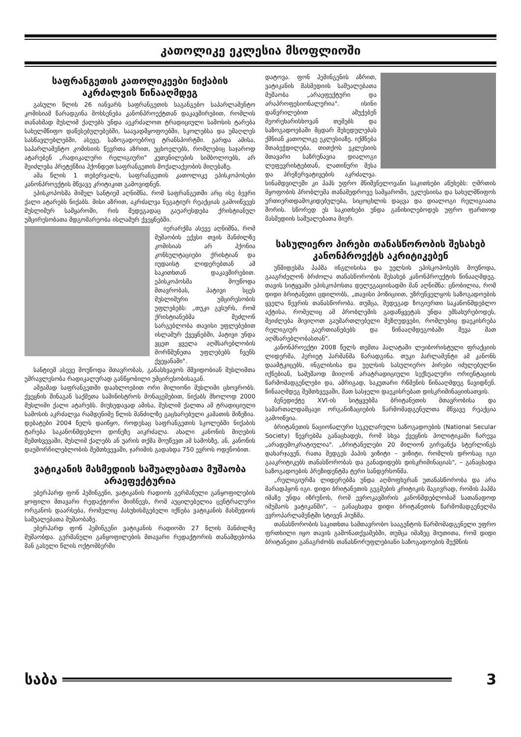კათოლიკე ეკლესია მსოფლიოში
საფრანგეთის კათოლიკეები ნიქაბის აკრძალვის წინააღმდეგ
გასული წლის 26 იანვარს საფრანგეთის საგანგებო საპარლამენტო კომისიამ წარადგინა მოხსენება კანონპროექტთან დაკავშირებით, რომლის თანახმად მუსლიმ ქალებს უნდა აეკრძალოთ ტრადიციული სამოსის ტარება სახელმწიფო დაწესებულებებში, საავადმყოფოებში, სკოლებსა და უმაღლეს სასწავლებლებში, ასევე, საზოგადოებრივ ტრანსპორტში. გარდა ამისა, საპარლამენტო კომისიის წევრთა აზრით, უცხოელებს, რომლებიც საჯაროდ ატარებენ „რადიკალური რელიგიური" კუთვნილების სიმბოლოებს, არ შეიძლება პრეტენზია ჰქონდეთ საფრანგეთის მოქალაქეობის მიღებაზე.
ამა წლის 1 თებერვალს, საფრანგეთის კათოლიკე ეპისკოპოსები კანონპროექტის მწვავე კრიტიკით გამოვიდნენ.
ეპისკოპოსმა მიშელ სანტიემ აღნიშნა, რომ საფრანგეთში არც ისე ბევრი ქალი ატარებს ნიქაბს. მისი აზრით, აკრძალვა ნეგატიურ რეაქციას გამოიწვევს მუსლიმურ სამყაროში, რის შედეგადაც გაუარესდება ქრისტიანულ უმცირესობათა მდგომარეობა ისლამურ ქვეყნებში.
იერარქმა ასევე აღნიშნა, რომ მუშაობის ექვსი თვის მანძილზე კომისიას არ ჰქონია კონსულტაციები ქრისტიან და იუდაისტ ლიდერებთან ამ საკითხთან დაკავშირებით. ეპისკოპოსმა მოუწოდა მთავრობას, პატივი სცეს მუსლიმური უმცირესობის უფლებებს: „თუკი გვსურს, რომ ქრისტიანებმა შეძლონ სარგებლობა თავისი უფლებებით ისლამურ ქვეყნებში, პატივი უნდა ვცეთ ყველა აღმსარებლობის მორწმუნეთა უფლებებს ჩვენს ქვეყანაში".
სანტიემ ასევე მოუწოდა მთავრობას, განასხვავოს მშვიდობიან მუსლიმთა უმრავლესობა რადიკალურად განწყობილი უმცირესობისაგან.
ამჟამად საფრანგეთში დაახლოებით ორი მილიონი მუსლიმი ცხოვრობს. ქვეყნის შინაგან საქმეთა სამინისტროს მონაცემებით, ნიქაბს მხოლოდ 2000 მუსლიმი ქალი ატარებს. მიუხედავად ამისა, მუსლიმ ქალთა ამ ტრადიციული სამოსის აკრძალვა რამდენიმე წლის მანძილზე გაცხარებული კამათის მიზეზია. დებატები 2004 წელს დაიწყო, როდესაც საფრანგეთის სკოლებში ნიქაბის ტარება საკანონმდებლო დონეზე აიკრძალა. ახალი კანონის მიღების შემთხვევაში, მუსლიმ ქალებს ან უარის თქმა მოუწევთ ამ სამოსზე, ან, კანონის დაუმორჩილებლობის შემთხვევაში, ჯარიმის გადახდა 750 ევროს ოდენობით.
ვატიკანის მასმედიის საშუალებათა მუშაობა არაეფექტურია
ებერჰარდ ფონ ჰემინგენი, ვატიკანის რადიოს გერმანული განყოფილების ყოფილი მთავარი რედაქტორი მიიჩნევს, რომ აუცილებელია ცენტრალური ორგანოს დაარსება, რომელიც პასუხისმგებელი იქნება ვატიკანის მასმედიის საშუალებათა მუშაობაზე.
ებერჰარდ ფონ ჰემინგენი ვატიკანის რადიოში 27 წლის მანძილზე მუშაობდა. გერმანული განყოფილების მთავარი რედაქტორის თანამდებობა მან გასული წლის ოქტომბერში
დატოვა. ფონ ჰემინგენის აზრით, ვატიკანის მასმედიის საშუალებათა მუშაობა „არაეფექტური და არაპროფესიონალურია". ისინი დაწვრილებით აშუქებენ მეორეხარისხოვან თემებს და საზოგადოებაში მცდარ შეხედულებას ქმნიან კათოლიკე ეკლესიაზე. იქმნება შთაბეჭდილება, თითქოს ეკლესიის მთავარი საზრუნავია დიალოგი ლეფევრისტებთან, ლათინური მესა და პრეზერვატივების აკრძალვა. სინამდვილეში კი პაპს უფრო მნიშვნელოვანი საკითხები აწუხებს: ღმრთის მყოფობის პრობლემა თანამედროვე სამყაროში, ეკლესიისა და სახელმწიფოს ურთიერთდამოკიდებულება, სიცოცხლის დაცვა და დიალოგი რელიგიათა შორის. სწორედ ეს საკითხები უნდა განიხილებოდეს უფრო ფართოდ მასმედიის საშუალებათა მიერ.
სასულიერო პირები თანასწორობის შესახებ კანონპროექტს აკრიტიკებენ
უწმიდესმა პაპმა ინგლისისა და უელსის ეპისკოპოსებს მოუწოდა, გააგრძელონ ბრძოლა თანასწორობის შესახებ კანონპროექტის წინააღმდეგ. თავის სიტყვაში ეპისკოპოსთა დელეგაციისადმი მან აღნიშნა: ცნობილია, რომ დიდი ბრიტანეთი ცდილობს, „თავისი პოზიციით, უზრუნველყოს საზოგადოების ყველა წევრის თანასწორობა. თუმცა, შედეგად ზოგიერთი საკანონმდებლო აქტისა, რომელიც ამ პრობლემის გადაწყვეტას უნდა ემსახურებოდეს, შეიძლება მივიღოთ გაუმართლებელი შეზღუდვები, რომლებიც დაეკისრება რელიგიურ გაერთიანებებს და წინააღმდეგობაში შევა მათ აღმსარებლობასთან".
კანონპროექტი 2008 წელს თემთა პალატაში ლეიბორისტული ფრაქციის ლიდერმა, ჰერიეტ ჰარმანმა წარადგინა. თუკი პარლამენტი ამ კანონს დაამტკიცებს, ინგლისისა და უელსის სასულიერო პირები იძულებულნი იქნებიან, სამუშაოდ მიიღონ არატრადიციული სექსუალური ორიენტაციის წარმომადგენლები და, ამრიგად, საკუთარი რწმენის წინააღმდეგ წავიდნენ. წინააღმდეგ შემთხვევაში, მათ სასჯელი დაეკისრებათ დისკრიმინაციისათვის.
ბენედიქტე XVI-ის სიტყვებმა ბრიტანეთის მთავრობისა და სამართალდამცავი ორგანიზაციების წარმომადგენელთა მწვავე რეაქცია გამოიწვია.
ბრიტანეთის ნაციონალური სეკულარული საზოგადოების (National Secular Society) წევრებმა განაცხადეს, რომ სხვა ქვეყნის პოლიტიკაში ჩარევა „არადემოკრატიულია". „ბრიტანელები 20 მილიონ გირვანქა სტერლინგს დახარჯავენ, რათა შედგეს პაპის ვიზიტი – ვიზიტი, რომლის დროსაც იგი გააკრიტიკებს თანასწორობას და განადიდებს დისკრიმინაციას", – განაცხადა საზოგადოების პრეზიდენტმა ტერი სანდერსონმა.
„რელიგიურმა ლიდერებმა უნდა აღმოფხვრან უთანასწორობა და არა მარადჰყონ იგი. დიდი ბრიტანეთის გეგმების კრიტიკის მაგივრად, რომის პაპმა იმაზე უნდა იზრუნოს, რომ ევროკავშირის კანონმდებლობამ სათანადოდ იმუშაოს ვატიკანში", – განაცხადა დიდი ბრიტანეთის წარმომადგენელმა ევროპარლამენტში სტივენ ჰიუზმა.
თანასწორობის საკითხთა სამთავრობო სააგენტოს წარმომადგენელი უფრო ფრთხილი იყო თავის გამონათქვამებში, თუმცა იმაზეც მიუთითა, რომ დიდი ბრიტანეთი განაგრძობს თანასწორუფლებიანი საზოგადოების შექმნის
საბა 3